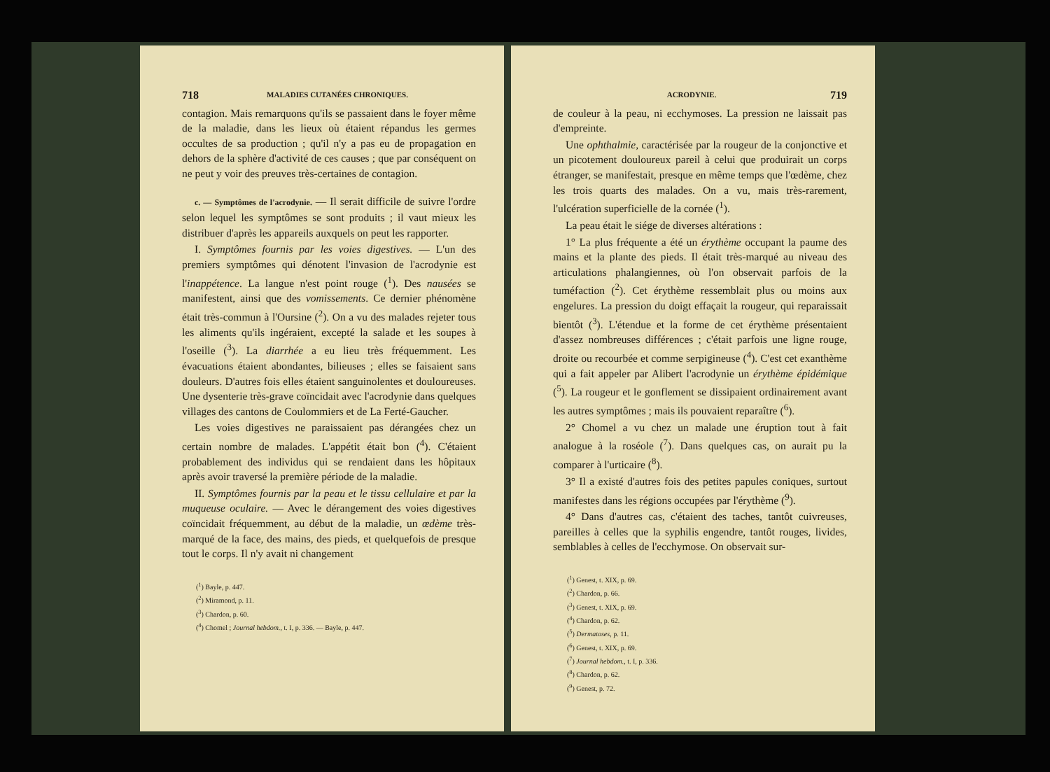718 MALADIES CUTANÉES CHRONIQUES.
contagion. Mais remarquons qu'ils se passaient dans le foyer même de la maladie, dans les lieux où étaient répandus les germes occultes de sa production ; qu'il n'y a pas eu de propagation en dehors de la sphère d'activité de ces causes ; que par conséquent on ne peut y voir des preuves très-certaines de contagion.
c. — Symptômes de l'acrodynie. — Il serait difficile de suivre l'ordre selon lequel les symptômes se sont produits ; il vaut mieux les distribuer d'après les appareils auxquels on peut les rapporter.
I. Symptômes fournis par les voies digestives. — L'un des premiers symptômes qui dénotent l'invasion de l'acrodynie est l'inappétence. La langue n'est point rouge (<sup>1</sup>). Des nausées se manifestent, ainsi que des vomissements. Ce dernier phénomène était très-commun à l'Oursine (<sup>2</sup>). On a vu des malades rejeter tous les aliments qu'ils ingéraient, excepté la salade et les soupes à l'oseille (<sup>3</sup>). La diarrhée a eu lieu très fréquemment. Les évacuations étaient abondantes, bilieuses ; elles se faisaient sans douleurs. D'autres fois elles étaient sanguinolentes et douloureuses. Une dysenterie très-grave coïncidait avec l'acrodynie dans quelques villages des cantons de Coulommiers et de La Ferté-Gaucher.
Les voies digestives ne paraissaient pas dérangées chez un certain nombre de malades. L'appétit était bon (<sup>4</sup>). C'étaient probablement des individus qui se rendaient dans les hôpitaux après avoir traversé la première période de la maladie.
II. Symptômes fournis par la peau et le tissu cellulaire et par la muqueuse oculaire. — Avec le dérangement des voies digestives coïncidait fréquemment, au début de la maladie, un œdème très-marqué de la face, des mains, des pieds, et quelquefois de presque tout le corps. Il n'y avait ni changement
(<sup>1</sup>) Bayle, p. 447.
(<sup>2</sup>) Miramond, p. 11.
(<sup>3</sup>) Chardon, p. 60.
(<sup>4</sup>) Chomel ; Journal hebdom., t. I, p. 336. — Bayle, p. 447.
ACRODYNIE. 719
de couleur à la peau, ni ecchymoses. La pression ne laissait pas d'empreinte.
Une ophthalmie, caractérisée par la rougeur de la conjonctive et un picotement douloureux pareil à celui que produirait un corps étranger, se manifestait, presque en même temps que l'œdème, chez les trois quarts des malades. On a vu, mais très-rarement, l'ulcération superficielle de la cornée (<sup>1</sup>).
La peau était le siége de diverses altérations :
1° La plus fréquente a été un érythème occupant la paume des mains et la plante des pieds. Il était très-marqué au niveau des articulations phalangiennes, où l'on observait parfois de la tuméfaction (<sup>2</sup>). Cet érythème ressemblait plus ou moins aux engelures. La pression du doigt effaçait la rougeur, qui reparaissait bientôt (<sup>3</sup>). L'étendue et la forme de cet érythème présentaient d'assez nombreuses différences ; c'était parfois une ligne rouge, droite ou recourbée et comme serpigineuse (<sup>4</sup>). C'est cet exanthème qui a fait appeler par Alibert l'acrodynie un érythème épidémique (<sup>5</sup>). La rougeur et le gonflement se dissipaient ordinairement avant les autres symptômes ; mais ils pouvaient reparaître (<sup>6</sup>).
2° Chomel a vu chez un malade une éruption tout à fait analogue à la roséole (<sup>7</sup>). Dans quelques cas, on aurait pu la comparer à l'urticaire (<sup>8</sup>).
3° Il a existé d'autres fois des petites papules coniques, surtout manifestes dans les régions occupées par l'érythème (<sup>9</sup>).
4° Dans d'autres cas, c'étaient des taches, tantôt cuivreuses, pareilles à celles que la syphilis engendre, tantôt rouges, livides, semblables à celles de l'ecchymose. On observait sur-
(<sup>1</sup>) Genest, t. XIX, p. 69.
(<sup>2</sup>) Chardon, p. 66.
(<sup>3</sup>) Genest, t. XIX, p. 69.
(<sup>4</sup>) Chardon, p. 62.
(<sup>5</sup>) Dermatoses, p. 11.
(<sup>6</sup>) Genest, t. XIX, p. 69.
(<sup>7</sup>) Journal hebdom., t. I, p. 336.
(<sup>8</sup>) Chardon, p. 62.
(<sup>9</sup>) Genest, p. 72.